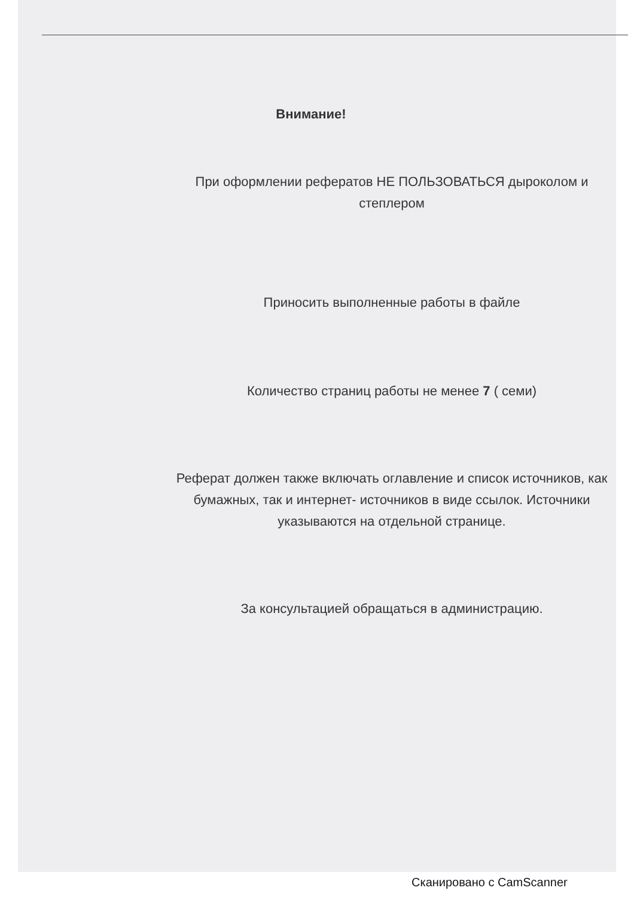Внимание!
При оформлении рефератов НЕ ПОЛЬЗОВАТЬСЯ дыроколом и степлером
Приносить выполненные работы в файле
Количество страниц работы не менее 7 ( семи)
Реферат должен также включать оглавление и список источников, как бумажных, так и интернет- источников в виде ссылок. Источники указываются на отдельной странице.
За консультацией обращаться в администрацию.
Сканировано с CamScanner